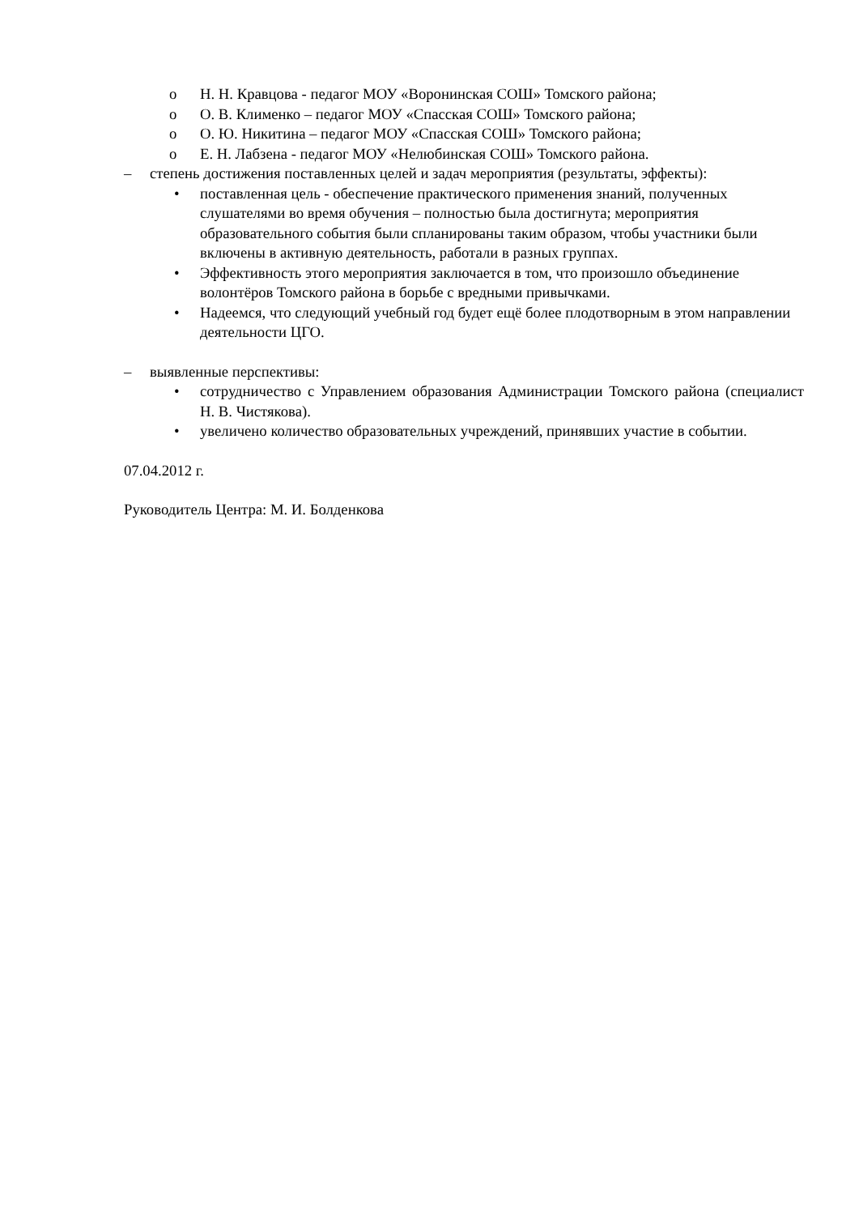o Н. Н. Кравцова - педагог МОУ «Воронинская СОШ» Томского района;
o О. В. Клименко – педагог МОУ «Спасская СОШ» Томского района;
o О. Ю. Никитина – педагог МОУ «Спасская СОШ» Томского района;
o Е. Н. Лабзена - педагог МОУ «Нелюбинская СОШ» Томского района.
– степень достижения поставленных целей и задач мероприятия (результаты, эффекты):
• поставленная цель - обеспечение практического применения знаний, полученных слушателями во время обучения – полностью была достигнута; мероприятия образовательного события были спланированы таким образом, чтобы участники были включены в активную деятельность, работали в разных группах.
• Эффективность этого мероприятия заключается в том, что произошло объединение волонтёров Томского района в борьбе с вредными привычками.
• Надеемся, что следующий учебный год будет ещё более плодотворным в этом направлении деятельности ЦГО.
– выявленные перспективы:
• сотрудничество с Управлением образования Администрации Томского района (специалист Н. В. Чистякова).
• увеличено количество образовательных учреждений, принявших участие в событии.
07.04.2012 г.
Руководитель Центра: М. И. Болденкова